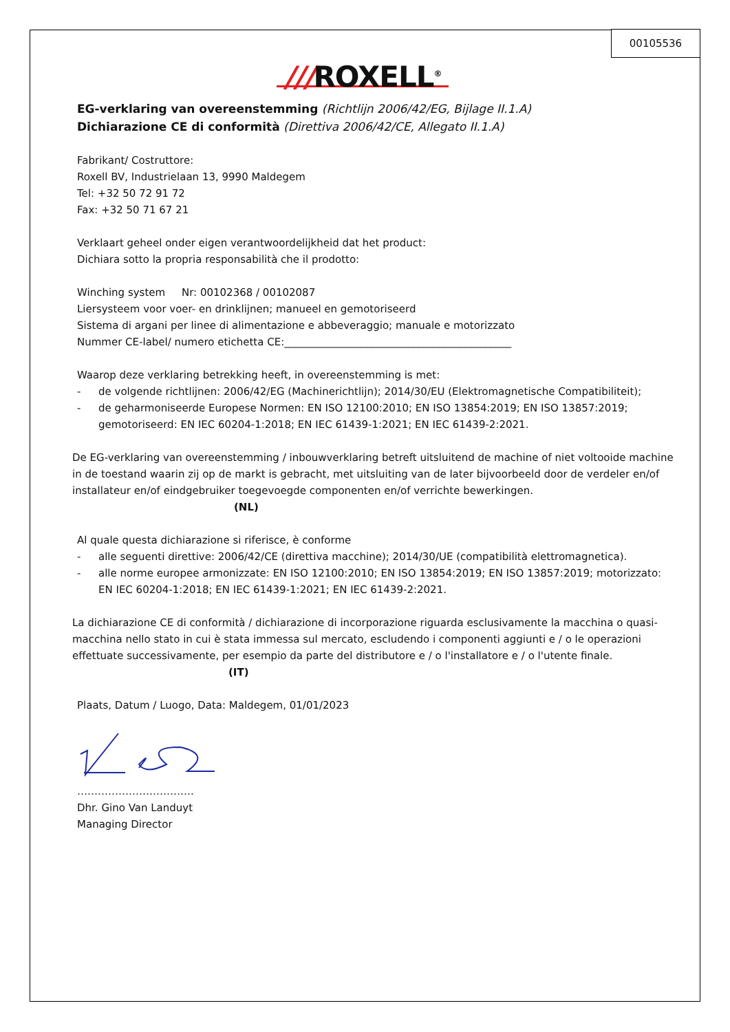00105536
///ROXELL<sup>®</sup>
EG-verklaring van overeenstemming (Richtlijn 2006/42/EG, Bijlage II.1.A)
Dichiarazione CE di conformità (Direttiva 2006/42/CE, Allegato II.1.A)
Fabrikant/ Costruttore:
Roxell BV, Industrielaan 13, 9990 Maldegem
Tel: +32 50 72 91 72
Fax: +32 50 71 67 21
Verklaart geheel onder eigen verantwoordelijkheid dat het product:
Dichiara sotto la propria responsabilità che il prodotto:
Winching system Nr: 00102368 / 00102087
Liersysteem voor voer- en drinklijnen; manueel en gemotoriseerd
Sistema di argani per linee di alimentazione e abbeveraggio; manuale e motorizzato
Nummer CE-label/ numero etichetta CE:____________________________________________
Waarop deze verklaring betrekking heeft, in overeenstemming is met:
- de volgende richtlijnen: 2006/42/EG (Machinerichtlijn); 2014/30/EU (Elektromagnetische Compatibiliteit);
- de geharmoniseerde Europese Normen: EN ISO 12100:2010; EN ISO 13854:2019; EN ISO 13857:2019; gemotoriseerd: EN IEC 60204-1:2018; EN IEC 61439-1:2021; EN IEC 61439-2:2021.
De EG-verklaring van overeenstemming / inbouwverklaring betreft uitsluitend de machine of niet voltooide machine in de toestand waarin zij op de markt is gebracht, met uitsluiting van de later bijvoorbeeld door de verdeler en/of installateur en/of eindgebruiker toegevoegde componenten en/of verrichte bewerkingen.
(NL)
Al quale questa dichiarazione si riferisce, è conforme
- alle seguenti direttive: 2006/42/CE (direttiva macchine); 2014/30/UE (compatibilità elettromagnetica).
- alle norme europee armonizzate: EN ISO 12100:2010; EN ISO 13854:2019; EN ISO 13857:2019; motorizzato: EN IEC 60204-1:2018; EN IEC 61439-1:2021; EN IEC 61439-2:2021.
La dichiarazione CE di conformità / dichiarazione di incorporazione riguarda esclusivamente la macchina o quasi-macchina nello stato in cui è stata immessa sul mercato, escludendo i componenti aggiunti e / o le operazioni effettuate successivamente, per esempio da parte del distributore e / o l'installatore e / o l'utente finale.
(IT)
Plaats, Datum / Luogo, Data: Maldegem, 01/01/2023
…………………………….
Dhr. Gino Van Landuyt
Managing Director